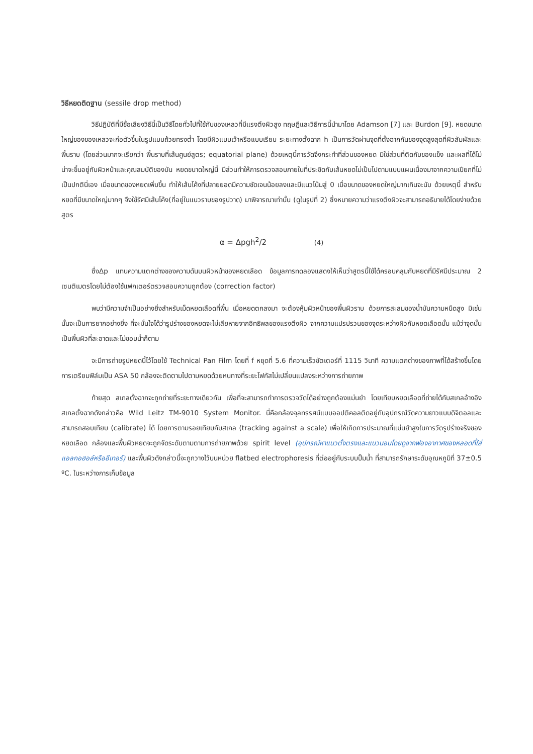วิธีหยดติดฐาน (sessile drop method)
วิธีปฏิบัติที่มีชื่อเสียงวิธีนี้เป็นวิธีโดยทั่วไปที่ใช้กับของเหลวที่มีแรงตึงผิวสูง ทฤษฎีและวิธีการนี้นำมาโดย Adamson [7] และ Burdon [9]. หยดขนาดใหญ่ของของเหลวจะก่อตัวขึ้นในรูปแบบถ้วยทรงต่ำ โดยมีผิวแบบเว้าหรือแบบเรียบ ระยะทางตั้งฉาก h เป็นการวัดผ่านจุดที่ตั้งฉากกันของจุดสูงสุดที่ผิวสัมผัสและพื้นราบ (โดยส่วนมากจะเรียกว่า พื้นราบที่เส้นศูนย์สูตร; equatorial plane) ด้วยเหตุนี้การวัดจึงกระทำที่ส่วนของหยด มิใช่ส่วนที่ติดกับของแข็ง และผลที่ได้ไม่น่าจะขึ้นอยู่กับผิวหน้าและคุณสมบัติของมัน หยดขนาดใหญ่นี้ มีส่วนทำให้การตรวจสอบภายในที่ประชิดกับเส้นหยดไม่เป็นไปตามแบบแผนเนื่องมาจากความเปียกที่ไม่เป็นปกตินี่เอง เมื่อขนาดของหยดเพิ่มขึ้น ทำให้เส้นโค้งที่ปลายยอดมีความชัดเจนน้อยลงและมีแนวโน้มสู่ 0 เมื่อขนาดของหยดใหญ่มากเกินจะนับ ด้วยเหตุนี้ สำหรับหยดที่มีขนาดใหญ่มากๆ จึงใช้รัศมีเส้นโค้ง(ที่อยู่ในแนวราบของรูปวาด) มาพิจารณาเท่านั้น (ดูในรูปที่ 2) ซึ่งหมายความว่าแรงตึงผิวจะสามารถอธิบายได้โดยง่ายด้วยสูตร
α = Δpgh<sup>2</sup>/2 (4)
ซึ่งΔp แทนความแตกต่างของความดันบนผิวหน้าของหยดเลือด ข้อมูลการทดลองแสดงให้เห็นว่าสูตรนี้ใช้ได้ครอบคลุมกับหยดที่มีรัศมีประมาณ 2 เซนติเมตรโดยไม่ต้องใช้แฟกเตอร์ตรวจสอบความถูกต้อง (correction factor)
พบว่ามีความจำเป็นอย่างยิ่งสำหรับเม็ดหยดเลือดที่พื้น เมื่อหยดตกลงมา จะต้องหุ้มผิวหน้าของพื้นผิวราบ ด้วยการสะสมของน้ำมันความหนืดสูง มิเช่นนั้นจะเป็นการยากอย่างยิ่ง ที่จะมั่นใจได้ว่ารูปร่างของหยดจะไม่เสียหายจากอิทธิพลของแรงตึงผิว จากความแปรปรวนของจุดระหว่างผิวกับหยดเลือดนั้น แม้ว่าจุดนั้นเป็นพื้นผิวที่สะอาดและไม่ชอบน้ำก็ตาม
จะมีการถ่ายรูปหยดนี้ไว้โดยใช้ Technical Pan Film โดยที่ f หยุดที่ 5.6 ที่ความเร็วชัตเตอร์ที่ 1115 วินาที ความแตกต่างของภาพที่ได้สร้างขึ้นโดยการเตรียมฟิล์มเป็น ASA 50 กล้องจะติดตามไปตามหยดด้วยหนทางที่ระยะโฟกัสไม่เปลี่ยนแปลงระหว่างการถ่ายภาพ
ท้ายสุด สเกลตั้งฉากจะถูกถ่ายที่ระยะทางเดียวกัน เพื่อที่จะสามารถทำการตรวจวัดได้อย่างถูกต้องแม่นยำ โดยเทียบหยดเลือดที่ถ่ายได้กับสเกลอ้างอิง สเกลตั้งฉากดังกล่าวคือ Wild Leitz TM-9010 System Monitor. นี่คือกล้องจุลทรรศน์แบบออปติคอลติดอยู่กับอุปกรณ์วัดความยาวแบบดิจิตอลและสามารถสอบเทียบ (calibrate) ได้ โดยการตามรอยเทียบกับสเกล (tracking against a scale) เพื่อให้เกิดการประมาณที่แม่นยำสูงในการวัดรูปร่างจริงของหยดเลือด กล้องและพื้นผิวหยดจะถูกจัดระดับตามตามการถ่ายภาพด้วย spirit level (อุปกรณ์หาแนวตั้งตรงและแนวนอนโดยดูจากฟองอากาศของหลอดที่ใส่แอลกอฮอล์หรืออีเทอร์) และพื้นผิวดังกล่าวนี้จะถูกวางไว้บนหน่วย flatbed electrophoresis ที่ต่ออยู่กับระบบปั๊มน้ำ ที่สามารถรักษาระดับอุณหภูมิที่ 37±0.5 ºC. ในระหว่างการเก็บข้อมูล